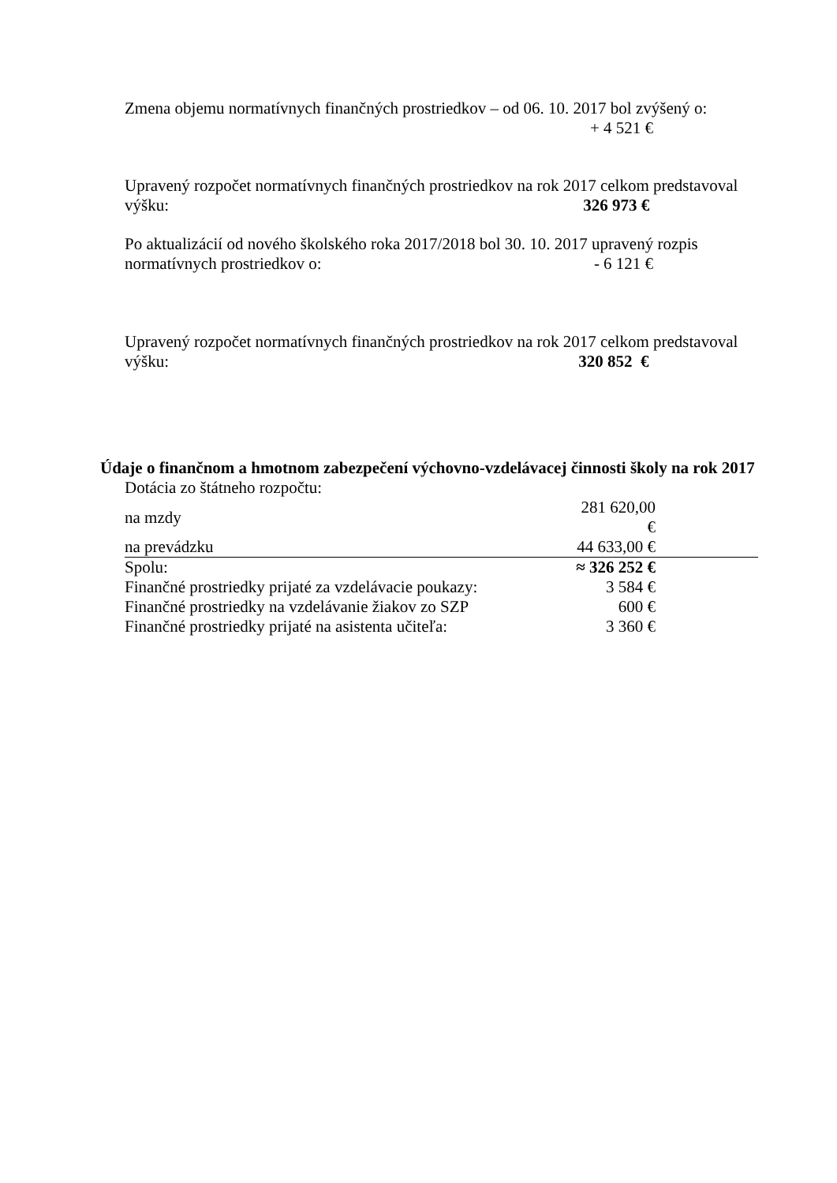Zmena objemu normatívnych finančných prostriedkov – od 06. 10. 2017 bol zvýšený o:
+ 4 521 €
Upravený rozpočet normatívnych finančných prostriedkov na rok 2017 celkom predstavoval
výšku: 326 973 €
Po aktualizácií od nového školského roka 2017/2018 bol 30. 10. 2017 upravený rozpis
normatívnych prostriedkov o: - 6 121 €
Upravený rozpočet normatívnych finančných prostriedkov na rok 2017 celkom predstavoval
výšku: 320 852 €
Údaje o finančnom a hmotnom zabezpečení výchovno-vzdelávacej činnosti školy na rok 2017
| Dotácia zo štátneho rozpočtu: | | |
| na mzdy | 281 620,00 € | |
| na prevádzku | 44 633,00 € | |
| Spolu: | ≈ 326 252 € | |
| Finančné prostriedky prijaté za vzdelávacie poukazy: | 3 584 € | |
| Finančné prostriedky na vzdelávanie žiakov zo SZP | 600 € | |
| Finančné prostriedky prijaté na asistenta učiteľa: | 3 360 € | |